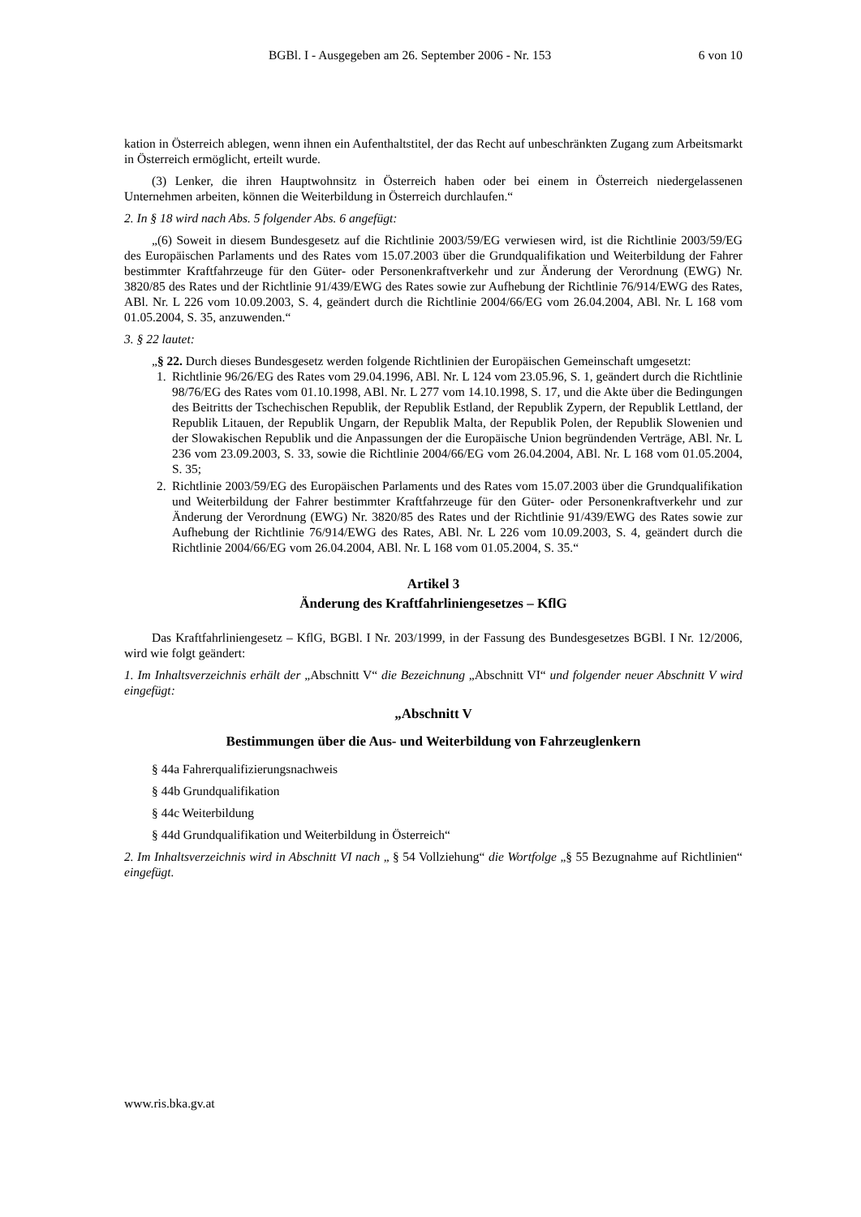BGBl. I - Ausgegeben am 26. September 2006 - Nr. 153 6 von 10
kation in Österreich ablegen, wenn ihnen ein Aufenthaltstitel, der das Recht auf unbeschränkten Zugang zum Arbeitsmarkt in Österreich ermöglicht, erteilt wurde.
(3) Lenker, die ihren Hauptwohnsitz in Österreich haben oder bei einem in Österreich niedergelassenen Unternehmen arbeiten, können die Weiterbildung in Österreich durchlaufen.“
2. In § 18 wird nach Abs. 5 folgender Abs. 6 angefügt:
„(6) Soweit in diesem Bundesgesetz auf die Richtlinie 2003/59/EG verwiesen wird, ist die Richtlinie 2003/59/EG des Europäischen Parlaments und des Rates vom 15.07.2003 über die Grundqualifikation und Weiterbildung der Fahrer bestimmter Kraftfahrzeuge für den Güter- oder Personenkraftverkehr und zur Änderung der Verordnung (EWG) Nr. 3820/85 des Rates und der Richtlinie 91/439/EWG des Rates sowie zur Aufhebung der Richtlinie 76/914/EWG des Rates, ABl. Nr. L 226 vom 10.09.2003, S. 4, geändert durch die Richtlinie 2004/66/EG vom 26.04.2004, ABl. Nr. L 168 vom 01.05.2004, S. 35, anzuwenden.“
3. § 22 lautet:
„§ 22. Durch dieses Bundesgesetz werden folgende Richtlinien der Europäischen Gemeinschaft umgesetzt:
1. Richtlinie 96/26/EG des Rates vom 29.04.1996, ABl. Nr. L 124 vom 23.05.96, S. 1, geändert durch die Richtlinie 98/76/EG des Rates vom 01.10.1998, ABl. Nr. L 277 vom 14.10.1998, S. 17, und die Akte über die Bedingungen des Beitritts der Tschechischen Republik, der Republik Estland, der Republik Zypern, der Republik Lettland, der Republik Litauen, der Republik Ungarn, der Republik Malta, der Republik Polen, der Republik Slowenien und der Slowakischen Republik und die Anpassungen der die Europäische Union begründenden Verträge, ABl. Nr. L 236 vom 23.09.2003, S. 33, sowie die Richtlinie 2004/66/EG vom 26.04.2004, ABl. Nr. L 168 vom 01.05.2004, S. 35;
2. Richtlinie 2003/59/EG des Europäischen Parlaments und des Rates vom 15.07.2003 über die Grundqualifikation und Weiterbildung der Fahrer bestimmter Kraftfahrzeuge für den Güter- oder Personenkraftverkehr und zur Änderung der Verordnung (EWG) Nr. 3820/85 des Rates und der Richtlinie 91/439/EWG des Rates sowie zur Aufhebung der Richtlinie 76/914/EWG des Rates, ABl. Nr. L 226 vom 10.09.2003, S. 4, geändert durch die Richtlinie 2004/66/EG vom 26.04.2004, ABl. Nr. L 168 vom 01.05.2004, S. 35.“
Artikel 3
Änderung des Kraftfahrliniengesetzes – KflG
Das Kraftfahrliniengesetz – KflG, BGBl. I Nr. 203/1999, in der Fassung des Bundesgesetzes BGBl. I Nr. 12/2006, wird wie folgt geändert:
1. Im Inhaltsverzeichnis erhält der „Abschnitt V“ die Bezeichnung „Abschnitt VI“ und folgender neuer Abschnitt V wird eingefügt:
„Abschnitt V
Bestimmungen über die Aus- und Weiterbildung von Fahrzeuglenkern
§ 44a Fahrerqualifizierungsnachweis
§ 44b Grundqualifikation
§ 44c Weiterbildung
§ 44d Grundqualifikation und Weiterbildung in Österreich“
2. Im Inhaltsverzeichnis wird in Abschnitt VI nach „ § 54 Vollziehung“ die Wortfolge „§ 55 Bezugnahme auf Richtlinien“ eingefügt.
www.ris.bka.gv.at